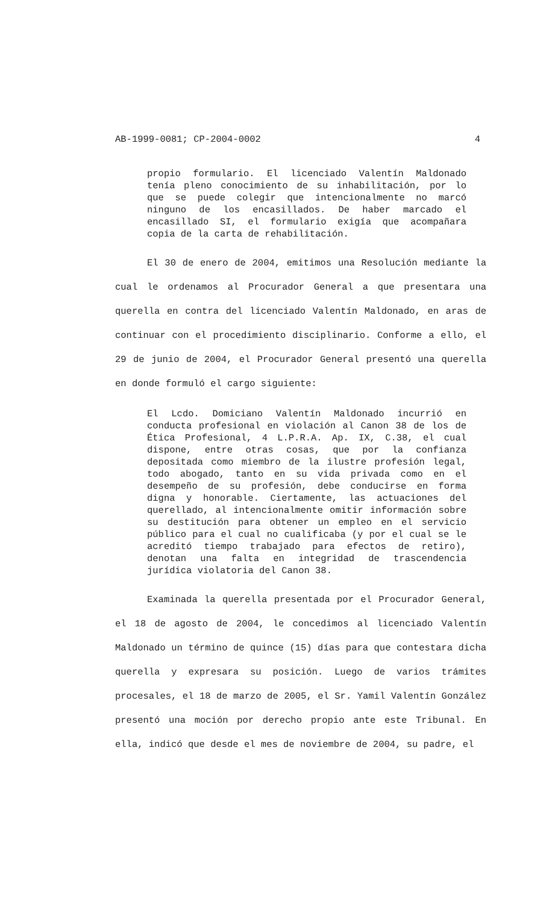AB-1999-0081; CP-2004-0002 4
propio formulario. El licenciado Valentín Maldonado tenía pleno conocimiento de su inhabilitación, por lo que se puede colegir que intencionalmente no marcó ninguno de los encasillados. De haber marcado el encasillado SI, el formulario exigía que acompañara copia de la carta de rehabilitación.
El 30 de enero de 2004, emitimos una Resolución mediante la cual le ordenamos al Procurador General a que presentara una querella en contra del licenciado Valentín Maldonado, en aras de continuar con el procedimiento disciplinario. Conforme a ello, el 29 de junio de 2004, el Procurador General presentó una querella en donde formuló el cargo siguiente:
El Lcdo. Domiciano Valentín Maldonado incurrió en conducta profesional en violación al Canon 38 de los de Ética Profesional, 4 L.P.R.A. Ap. IX, C.38, el cual dispone, entre otras cosas, que por la confianza depositada como miembro de la ilustre profesión legal, todo abogado, tanto en su vida privada como en el desempeño de su profesión, debe conducirse en forma digna y honorable. Ciertamente, las actuaciones del querellado, al intencionalmente omitir información sobre su destitución para obtener un empleo en el servicio público para el cual no cualificaba (y por el cual se le acreditó tiempo trabajado para efectos de retiro), denotan una falta en integridad de trascendencia jurídica violatoria del Canon 38.
Examinada la querella presentada por el Procurador General, el 18 de agosto de 2004, le concedimos al licenciado Valentín Maldonado un término de quince (15) días para que contestara dicha querella y expresara su posición. Luego de varios trámites procesales, el 18 de marzo de 2005, el Sr. Yamil Valentín González presentó una moción por derecho propio ante este Tribunal. En ella, indicó que desde el mes de noviembre de 2004, su padre, el